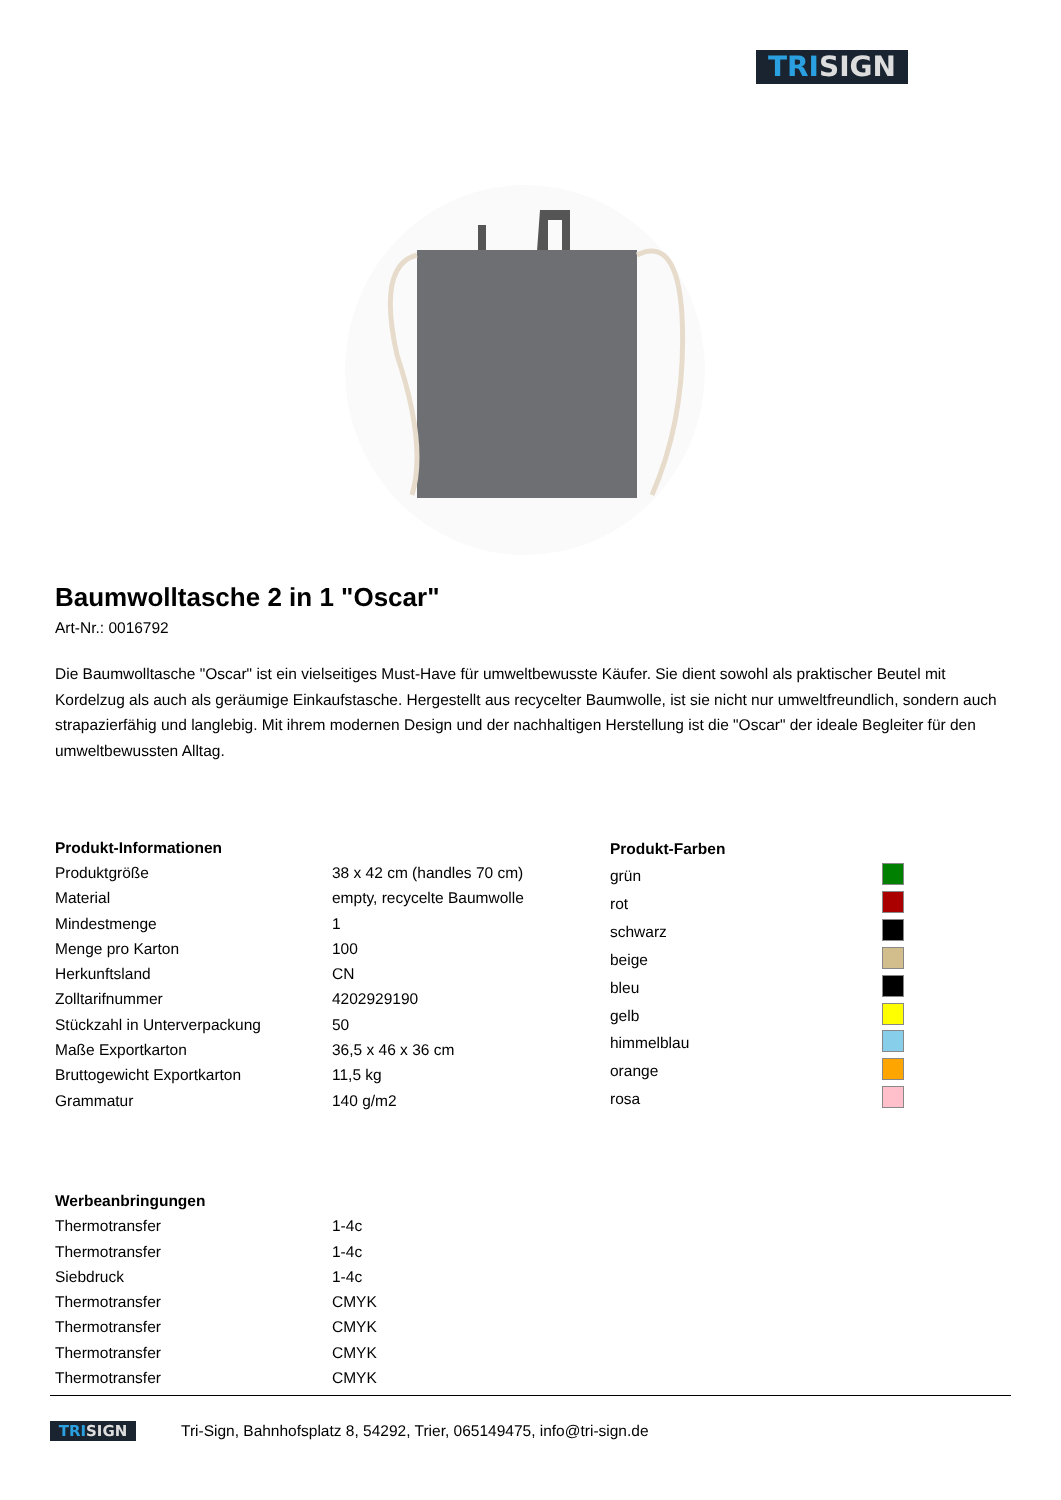TRISIGN
Baumwolltasche 2 in 1 "Oscar"
Art-Nr.: 0016792
Die Baumwolltasche "Oscar" ist ein vielseitiges Must-Have für umweltbewusste Käufer. Sie dient sowohl als praktischer Beutel mit Kordelzug als auch als geräumige Einkaufstasche. Hergestellt aus recycelter Baumwolle, ist sie nicht nur umweltfreundlich, sondern auch strapazierfähig und langlebig. Mit ihrem modernen Design und der nachhaltigen Herstellung ist die "Oscar" der ideale Begleiter für den umweltbewussten Alltag.
| Produkt-Informationen | |
| --- | --- |
| Produktgröße | 38 x 42 cm (handles 70 cm) |
| Material | empty, recycelte Baumwolle |
| Mindestmenge | 1 |
| Menge pro Karton | 100 |
| Herkunftsland | CN |
| Zolltarifnummer | 4202929190 |
| Stückzahl in Unterverpackung | 50 |
| Maße Exportkarton | 36,5 x 46 x 36 cm |
| Bruttogewicht Exportkarton | 11,5 kg |
| Grammatur | 140 g/m2 |
| Produkt-Farben | |
| --- | --- |
| grün | |
| rot | |
| schwarz | |
| beige | |
| bleu | |
| gelb | |
| himmelblau | |
| orange | |
| rosa | |
| Werbeanbringungen | |
| --- | --- |
| Thermotransfer | 1-4c |
| Thermotransfer | 1-4c |
| Siebdruck | 1-4c |
| Thermotransfer | CMYK |
| Thermotransfer | CMYK |
| Thermotransfer | CMYK |
| Thermotransfer | CMYK |
TRISIGN
Tri-Sign, Bahnhofsplatz 8, 54292, Trier, 065149475, info@tri-sign.de